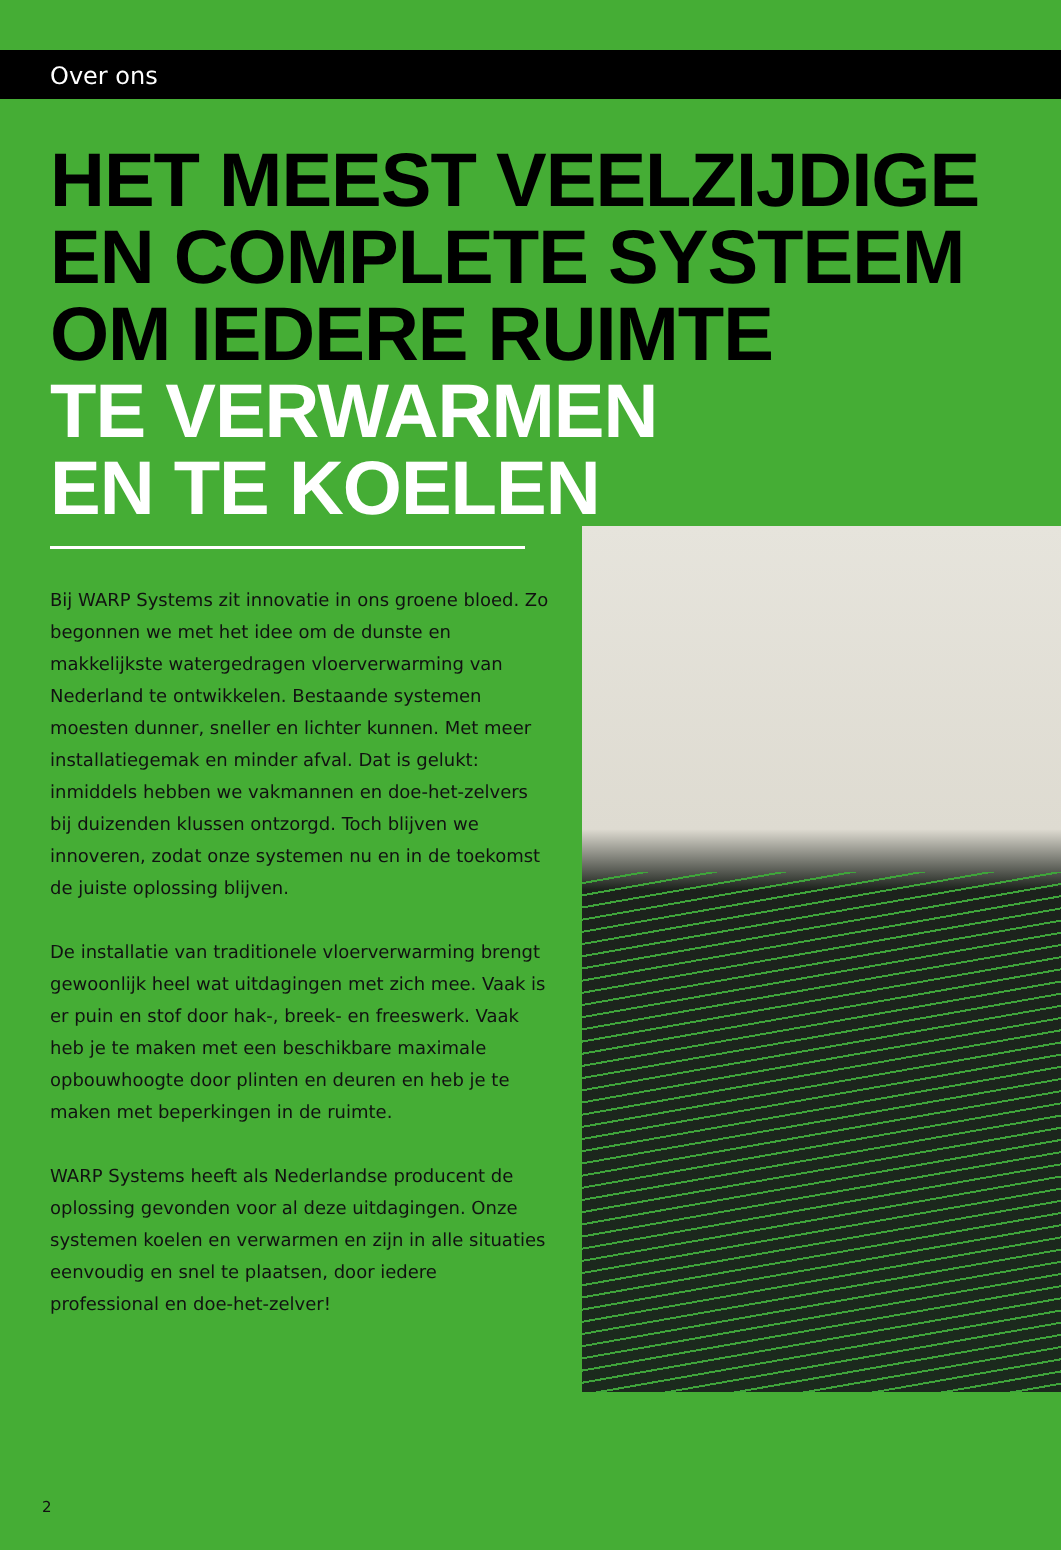Over ons
HET MEEST VEELZIJDIGE
EN COMPLETE SYSTEEM
OM IEDERE RUIMTE
TE VERWARMEN
EN TE KOELEN
Bij WARP Systems zit innovatie in ons groene bloed. Zo begonnen we met het idee om de dunste en makkelijkste watergedragen vloerverwarming van Nederland te ontwikkelen. Bestaande systemen moesten dunner, sneller en lichter kunnen. Met meer installatiegemak en minder afval. Dat is gelukt: inmiddels hebben we vakmannen en doe-het-zelvers bij duizenden klussen ontzorgd. Toch blijven we innoveren, zodat onze systemen nu en in de toekomst de juiste oplossing blijven.
De installatie van traditionele vloerverwarming brengt gewoonlijk heel wat uitdagingen met zich mee. Vaak is er puin en stof door hak-, breek- en freeswerk. Vaak heb je te maken met een beschikbare maximale opbouwhoogte door plinten en deuren en heb je te maken met beperkingen in de ruimte.
WARP Systems heeft als Nederlandse producent de oplossing gevonden voor al deze uitdagingen. Onze systemen koelen en verwarmen en zijn in alle situaties eenvoudig en snel te plaatsen, door iedere professional en doe-het-zelver!
2